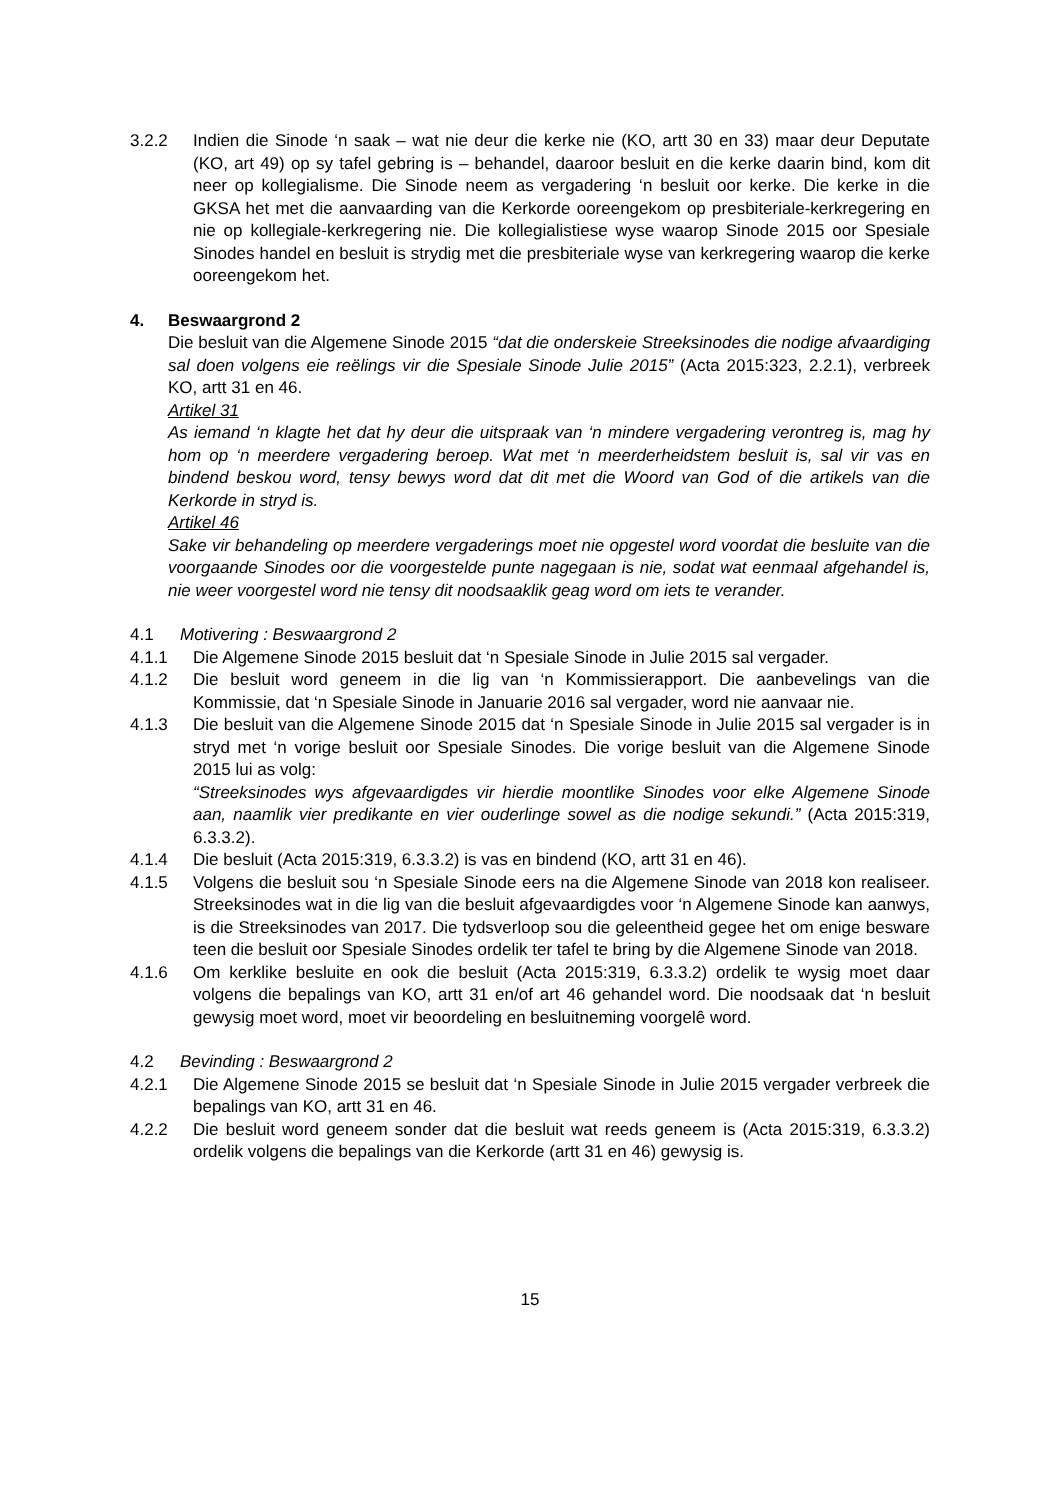3.2.2 Indien die Sinode ‘n saak – wat nie deur die kerke nie (KO, artt 30 en 33) maar deur Deputate (KO, art 49) op sy tafel gebring is – behandel, daaroor besluit en die kerke daarin bind, kom dit neer op kollegialisme. Die Sinode neem as vergadering ‘n besluit oor kerke. Die kerke in die GKSA het met die aanvaarding van die Kerkorde ooreengekom op presbiteriale-kerkregering en nie op kollegiale-kerkregering nie. Die kollegialistiese wyse waarop Sinode 2015 oor Spesiale Sinodes handel en besluit is strydig met die presbiteriale wyse van kerkregering waarop die kerke ooreengekom het.
4. Beswaargrond 2
Die besluit van die Algemene Sinode 2015 “dat die onderskeie Streeksinodes die nodige afvaardiging sal doen volgens eie reëlings vir die Spesiale Sinode Julie 2015” (Acta 2015:323, 2.2.1), verbreek KO, artt 31 en 46.
Artikel 31
As iemand ‘n klagte het dat hy deur die uitspraak van ‘n mindere vergadering verontreg is, mag hy hom op ‘n meerdere vergadering beroep. Wat met ‘n meerderheidstem besluit is, sal vir vas en bindend beskou word, tensy bewys word dat dit met die Woord van God of die artikels van die Kerkorde in stryd is.
Artikel 46
Sake vir behandeling op meerdere vergaderings moet nie opgestel word voordat die besluite van die voorgaande Sinodes oor die voorgestelde punte nagegaan is nie, sodat wat eenmaal afgehandel is, nie weer voorgestel word nie tensy dit noodsaaklik geag word om iets te verander.
4.1 Motivering : Beswaargrond 2
4.1.1 Die Algemene Sinode 2015 besluit dat ‘n Spesiale Sinode in Julie 2015 sal vergader.
4.1.2 Die besluit word geneem in die lig van ‘n Kommissierapport. Die aanbevelings van die Kommissie, dat ‘n Spesiale Sinode in Januarie 2016 sal vergader, word nie aanvaar nie.
4.1.3 Die besluit van die Algemene Sinode 2015 dat ‘n Spesiale Sinode in Julie 2015 sal vergader is in stryd met ‘n vorige besluit oor Spesiale Sinodes. Die vorige besluit van die Algemene Sinode 2015 lui as volg:
“Streeksinodes wys afgevaardigdes vir hierdie moontlike Sinodes voor elke Algemene Sinode aan, naamlik vier predikante en vier ouderlinge sowel as die nodige sekundi.” (Acta 2015:319, 6.3.3.2).
4.1.4 Die besluit (Acta 2015:319, 6.3.3.2) is vas en bindend (KO, artt 31 en 46).
4.1.5 Volgens die besluit sou ‘n Spesiale Sinode eers na die Algemene Sinode van 2018 kon realiseer. Streeksinodes wat in die lig van die besluit afgevaardigdes voor ‘n Algemene Sinode kan aanwys, is die Streeksinodes van 2017. Die tydsverloop sou die geleentheid gegee het om enige besware teen die besluit oor Spesiale Sinodes ordelik ter tafel te bring by die Algemene Sinode van 2018.
4.1.6 Om kerklike besluite en ook die besluit (Acta 2015:319, 6.3.3.2) ordelik te wysig moet daar volgens die bepalings van KO, artt 31 en/of art 46 gehandel word. Die noodsaak dat ‘n besluit gewysig moet word, moet vir beoordeling en besluitneming voorgelê word.
4.2 Bevinding : Beswaargrond 2
4.2.1 Die Algemene Sinode 2015 se besluit dat ‘n Spesiale Sinode in Julie 2015 vergader verbreek die bepalings van KO, artt 31 en 46.
4.2.2 Die besluit word geneem sonder dat die besluit wat reeds geneem is (Acta 2015:319, 6.3.3.2) ordelik volgens die bepalings van die Kerkorde (artt 31 en 46) gewysig is.
15